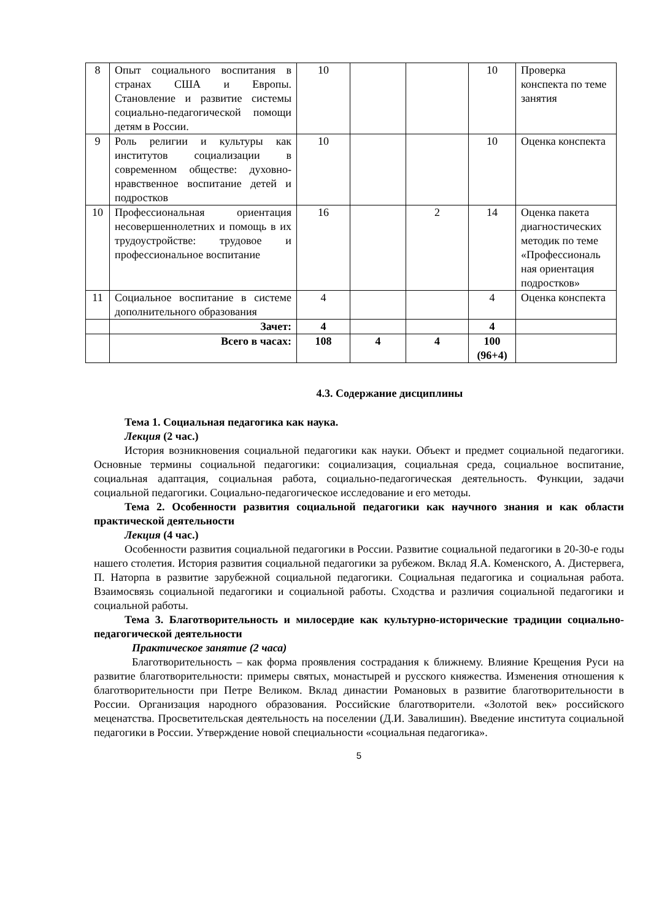| 8 | Опыт социального воспитания в странах США и Европы. Становление и развитие системы социально-педагогической помощи детям в России. | 10 | | | 10 | Проверка конспекта по теме занятия |
| 9 | Роль религии и культуры как институтов социализации в современном обществе: духовно-нравственное воспитание детей и подростков | 10 | | | 10 | Оценка конспекта |
| 10 | Профессиональная ориентация несовершеннолетних и помощь в их трудоустройстве: трудовое и профессиональное воспитание | 16 | | 2 | 14 | Оценка пакета диагностических методик по теме «Профессиональ ная ориентация подростков» |
| 11 | Социальное воспитание в системе дополнительного образования | 4 | | | 4 | Оценка конспекта |
| | Зачет: | 4 | | | 4 | |
| | Всего в часах: | 108 | 4 | 4 | 100 (96+4) | |
4.3. Содержание дисциплины
Тема 1. Социальная педагогика как наука.
Лекция (2 час.)
История возникновения социальной педагогики как науки. Объект и предмет социальной педагогики. Основные термины социальной педагогики: социализация, социальная среда, социальное воспитание, социальная адаптация, социальная работа, социально-педагогическая деятельность. Функции, задачи социальной педагогики. Социально-педагогическое исследование и его методы.
Тема 2. Особенности развития социальной педагогики как научного знания и как области практической деятельности
Лекция (4 час.)
Особенности развития социальной педагогики в России. Развитие социальной педагогики в 20-30-е годы нашего столетия. История развития социальной педагогики за рубежом. Вклад Я.А. Коменского, А. Дистервега, П. Наторпа в развитие зарубежной социальной педагогики. Социальная педагогика и социальная работа. Взаимосвязь социальной педагогики и социальной работы. Сходства и различия социальной педагогики и социальной работы.
Тема 3. Благотворительность и милосердие как культурно-исторические традиции социально-педагогической деятельности
Практическое занятие (2 часа)
Благотворительность – как форма проявления сострадания к ближнему. Влияние Крещения Руси на развитие благотворительности: примеры святых, монастырей и русского княжества. Изменения отношения к благотворительности при Петре Великом. Вклад династии Романовых в развитие благотворительности в России. Организация народного образования. Российские благотворители. «Золотой век» российского меценатства. Просветительская деятельность на поселении (Д.И. Завалишин). Введение института социальной педагогики в России. Утверждение новой специальности «социальная педагогика».
5